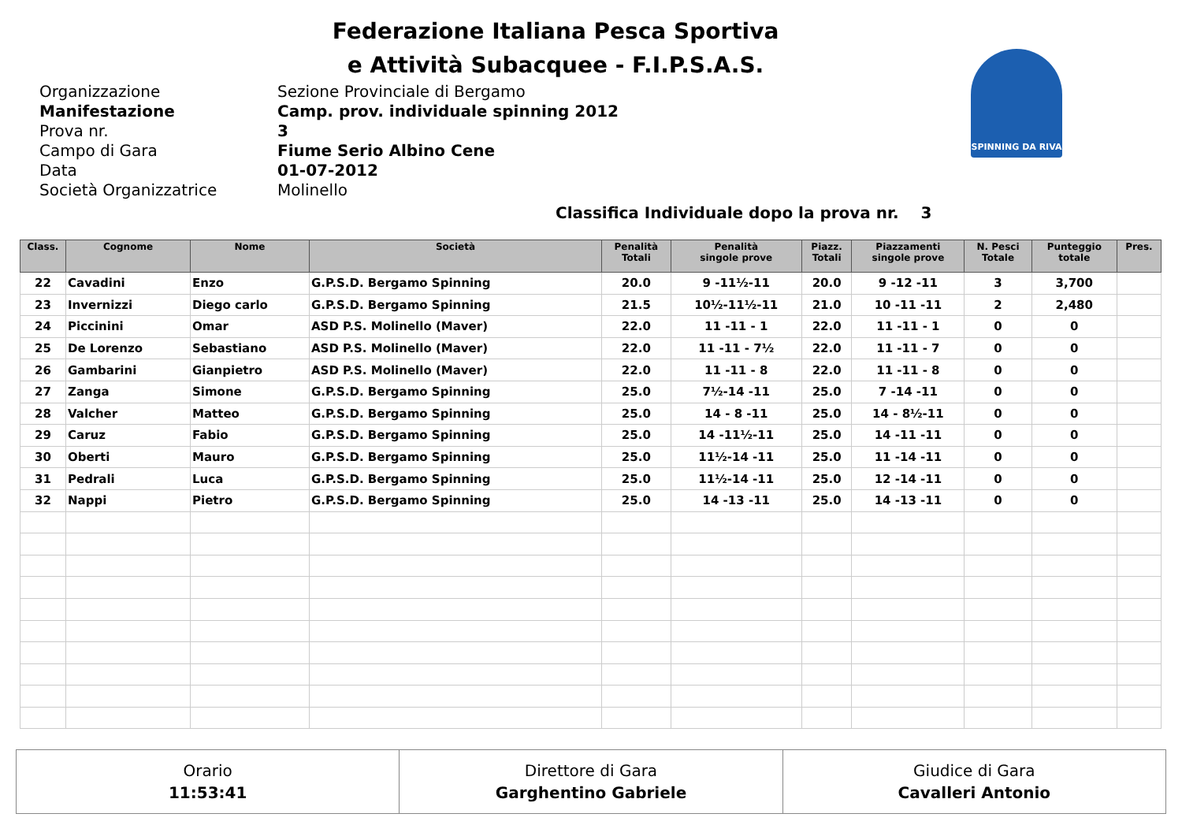Federazione Italiana Pesca Sportiva
e Attività Subacquee - F.I.P.S.A.S.
SPINNING DA RIVA
Organizzazione Sezione Provinciale di Bergamo
Manifestazione Camp. prov. individuale spinning 2012
Prova nr. 3
Campo di Gara Fiume Serio Albino Cene
Data 01-07-2012
Società Organizzatrice Molinello
Classifica Individuale dopo la prova nr. 3
| Class. | Cognome | Nome | Società | Penalità Totali | Penalità singole prove | Piazz. Totali | Piazzamenti singole prove | N. Pesci Totale | Punteggio totale | Pres. |
| --- | --- | --- | --- | --- | --- | --- | --- | --- | --- | --- |
| 22 | Cavadini | Enzo | G.P.S.D. Bergamo Spinning | 20.0 | 9 -11½-11 | 20.0 | 9 -12 -11 | 3 | 3,700 | |
| 23 | Invernizzi | Diego carlo | G.P.S.D. Bergamo Spinning | 21.5 | 10½-11½-11 | 21.0 | 10 -11 -11 | 2 | 2,480 | |
| 24 | Piccinini | Omar | ASD P.S. Molinello (Maver) | 22.0 | 11 -11 - 1 | 22.0 | 11 -11 - 1 | 0 | 0 | |
| 25 | De Lorenzo | Sebastiano | ASD P.S. Molinello (Maver) | 22.0 | 11 -11 - 7½ | 22.0 | 11 -11 - 7 | 0 | 0 | |
| 26 | Gambarini | Gianpietro | ASD P.S. Molinello (Maver) | 22.0 | 11 -11 - 8 | 22.0 | 11 -11 - 8 | 0 | 0 | |
| 27 | Zanga | Simone | G.P.S.D. Bergamo Spinning | 25.0 | 7½-14 -11 | 25.0 | 7 -14 -11 | 0 | 0 | |
| 28 | Valcher | Matteo | G.P.S.D. Bergamo Spinning | 25.0 | 14 - 8 -11 | 25.0 | 14 - 8½-11 | 0 | 0 | |
| 29 | Caruz | Fabio | G.P.S.D. Bergamo Spinning | 25.0 | 14 -11½-11 | 25.0 | 14 -11 -11 | 0 | 0 | |
| 30 | Oberti | Mauro | G.P.S.D. Bergamo Spinning | 25.0 | 11½-14 -11 | 25.0 | 11 -14 -11 | 0 | 0 | |
| 31 | Pedrali | Luca | G.P.S.D. Bergamo Spinning | 25.0 | 11½-14 -11 | 25.0 | 12 -14 -11 | 0 | 0 | |
| 32 | Nappi | Pietro | G.P.S.D. Bergamo Spinning | 25.0 | 14 -13 -11 | 25.0 | 14 -13 -11 | 0 | 0 | |
Orario
11:53:41
Direttore di Gara
Garghentino Gabriele
Giudice di Gara
Cavalleri Antonio